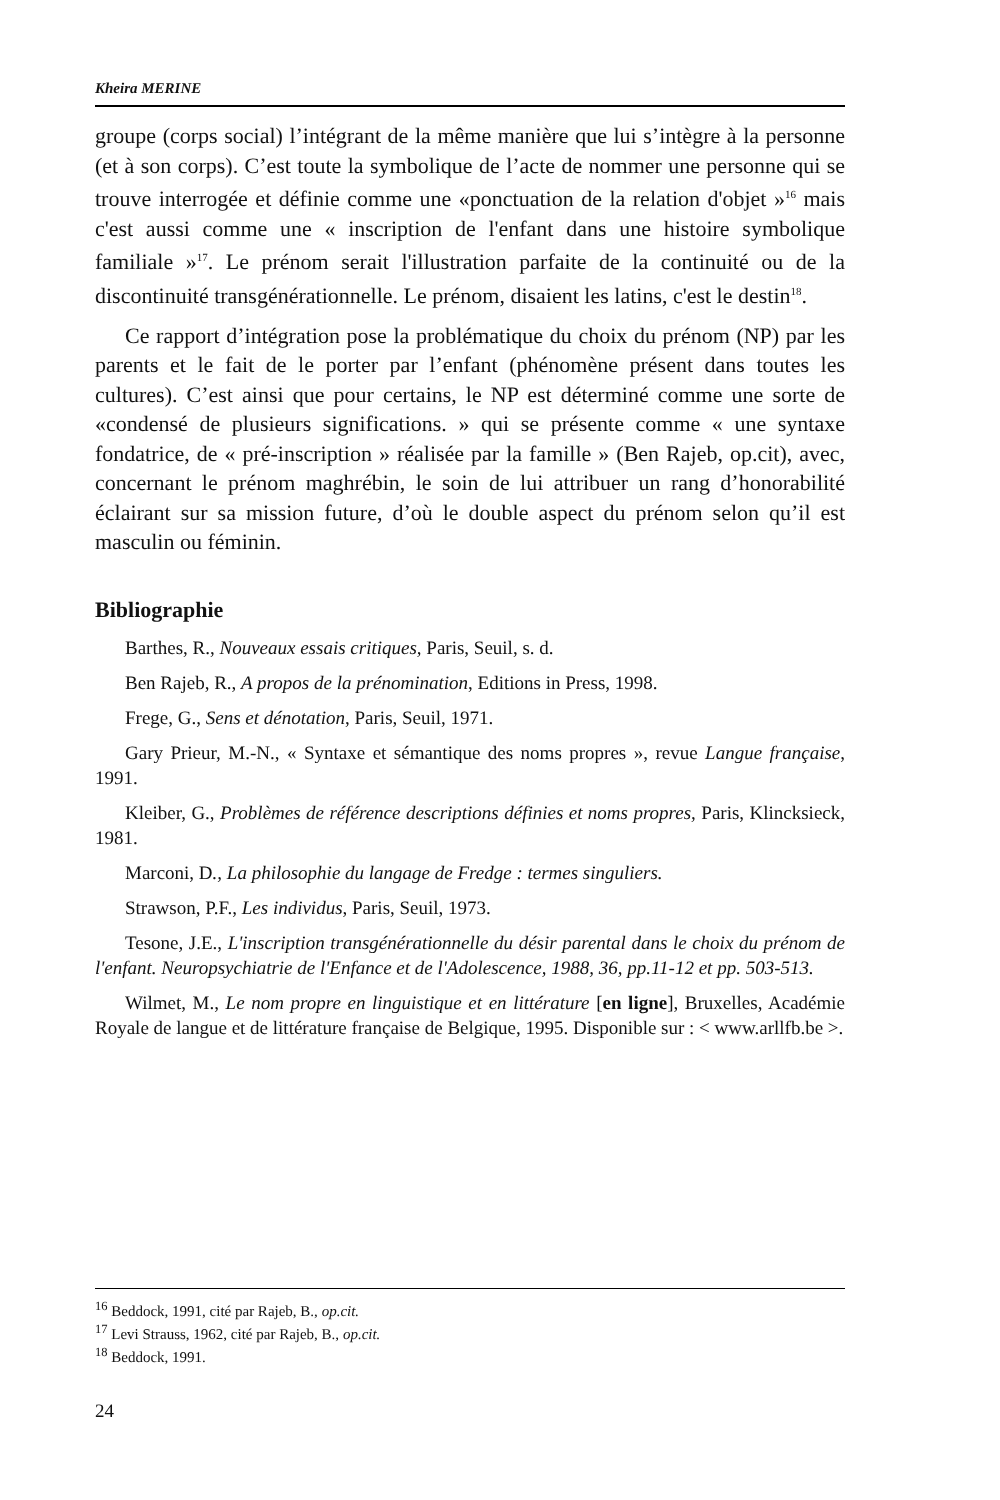Kheira MERINE
groupe (corps social) l’intégrant de la même manière que lui s’intègre à la personne (et à son corps). C’est toute la symbolique de l’acte de nommer une personne qui se trouve interrogée et définie comme une «ponctuation de la relation d'objet »<sup>16</sup> mais c'est aussi comme une « inscription de l'enfant dans une histoire symbolique familiale »<sup>17</sup>. Le prénom serait l'illustration parfaite de la continuité ou de la discontinuité transgénérationnelle. Le prénom, disaient les latins, c'est le destin<sup>18</sup>.
Ce rapport d’intégration pose la problématique du choix du prénom (NP) par les parents et le fait de le porter par l’enfant (phénomène présent dans toutes les cultures). C’est ainsi que pour certains, le NP est déterminé comme une sorte de «condensé de plusieurs significations. » qui se présente comme « une syntaxe fondatrice, de « pré-inscription » réalisée par la famille » (Ben Rajeb, op.cit), avec, concernant le prénom maghrébin, le soin de lui attribuer un rang d’honorabilité éclairant sur sa mission future, d’où le double aspect du prénom selon qu’il est masculin ou féminin.
Bibliographie
Barthes, R., Nouveaux essais critiques, Paris, Seuil, s. d.
Ben Rajeb, R., A propos de la prénomination, Editions in Press, 1998.
Frege, G., Sens et dénotation, Paris, Seuil, 1971.
Gary Prieur, M.-N., « Syntaxe et sémantique des noms propres », revue Langue française, 1991.
Kleiber, G., Problèmes de référence descriptions définies et noms propres, Paris, Klincksieck, 1981.
Marconi, D., La philosophie du langage de Fredge : termes singuliers.
Strawson, P.F., Les individus, Paris, Seuil, 1973.
Tesone, J.E., L'inscription transgénérationnelle du désir parental dans le choix du prénom de l'enfant. Neuropsychiatrie de l'Enfance et de l'Adolescence, 1988, 36, pp.11-12 et pp. 503-513.
Wilmet, M., Le nom propre en linguistique et en littérature [en ligne], Bruxelles, Académie Royale de langue et de littérature française de Belgique, 1995. Disponible sur : < www.arllfb.be >.
<sup>16</sup> Beddock, 1991, cité par Rajeb, B., op.cit.
<sup>17</sup> Levi Strauss, 1962, cité par Rajeb, B., op.cit.
<sup>18</sup> Beddock, 1991.
24